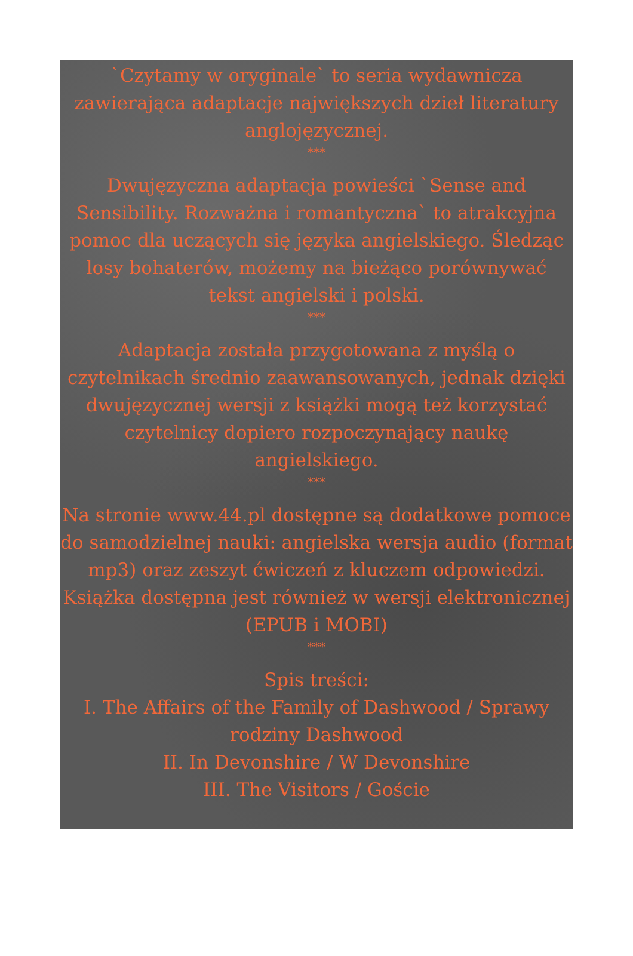`Czytamy w oryginale` to seria wydawnicza zawierająca adaptacje największych dzieł literatury anglojęzycznej.
***
Dwujęzyczna adaptacja powieści `Sense and Sensibility. Rozważna i romantyczna` to atrakcyjna pomoc dla uczących się języka angielskiego. Śledząc losy bohaterów, możemy na bieżąco porównywać tekst angielski i polski.
***
Adaptacja została przygotowana z myślą o czytelnikach średnio zaawansowanych, jednak dzięki dwujęzycznej wersji z książki mogą też korzystać czytelnicy dopiero rozpoczynający naukę angielskiego.
***
Na stronie www.44.pl dostępne są dodatkowe pomoce do samodzielnej nauki: angielska wersja audio (format mp3) oraz zeszyt ćwiczeń z kluczem odpowiedzi.
Książka dostępna jest również w wersji elektronicznej (EPUB i MOBI)
***
Spis treści:
I. The Affairs of the Family of Dashwood / Sprawy rodziny Dashwood
II. In Devonshire / W Devonshire
III. The Visitors / Goście